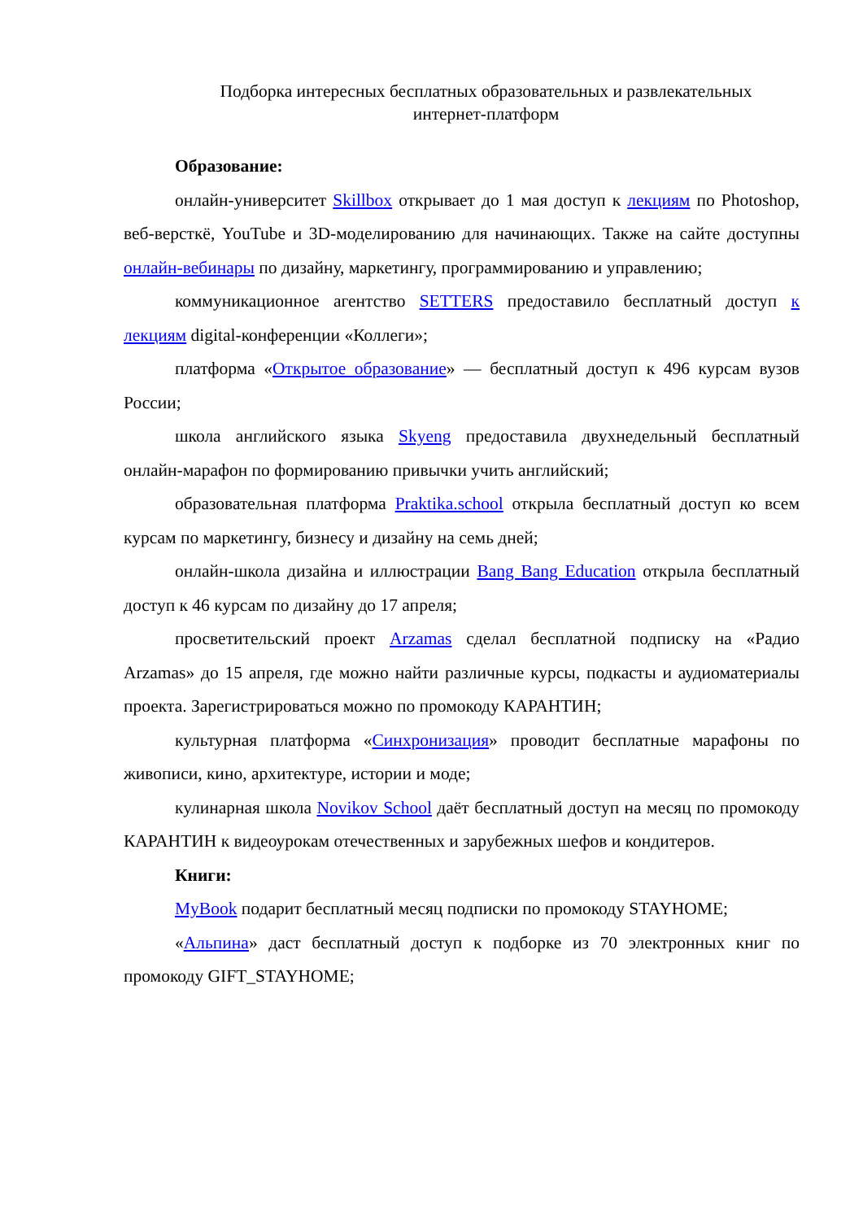Подборка интересных бесплатных образовательных и развлекательных
интернет-платформ
Образование:
онлайн-университет Skillbox открывает до 1 мая доступ к лекциям по Photoshop, веб-версткё, YouTube и 3D-моделированию для начинающих. Также на сайте доступны онлайн-вебинары по дизайну, маркетингу, программированию и управлению;
коммуникационное агентство SETTERS предоставило бесплатный доступ к лекциям digital-конференции «Коллеги»;
платформа «Открытое образование» — бесплатный доступ к 496 курсам вузов России;
школа английского языка Skyeng предоставила двухнедельный бесплатный онлайн-марафон по формированию привычки учить английский;
образовательная платформа Praktika.school открыла бесплатный доступ ко всем курсам по маркетингу, бизнесу и дизайну на семь дней;
онлайн-школа дизайна и иллюстрации Bang Bang Education открыла бесплатный доступ к 46 курсам по дизайну до 17 апреля;
просветительский проект Arzamas сделал бесплатной подписку на «Радио Arzamas» до 15 апреля, где можно найти различные курсы, подкасты и аудиоматериалы проекта. Зарегистрироваться можно по промокоду КАРАНТИН;
культурная платформа «Синхронизация» проводит бесплатные марафоны по живописи, кино, архитектуре, истории и моде;
кулинарная школа Novikov School даёт бесплатный доступ на месяц по промокоду КАРАНТИН к видеоурокам отечественных и зарубежных шефов и кондитеров.
Книги:
MyBook подарит бесплатный месяц подписки по промокоду STAYHOME;
«Альпина» даст бесплатный доступ к подборке из 70 электронных книг по промокоду GIFT_STAYHOME;